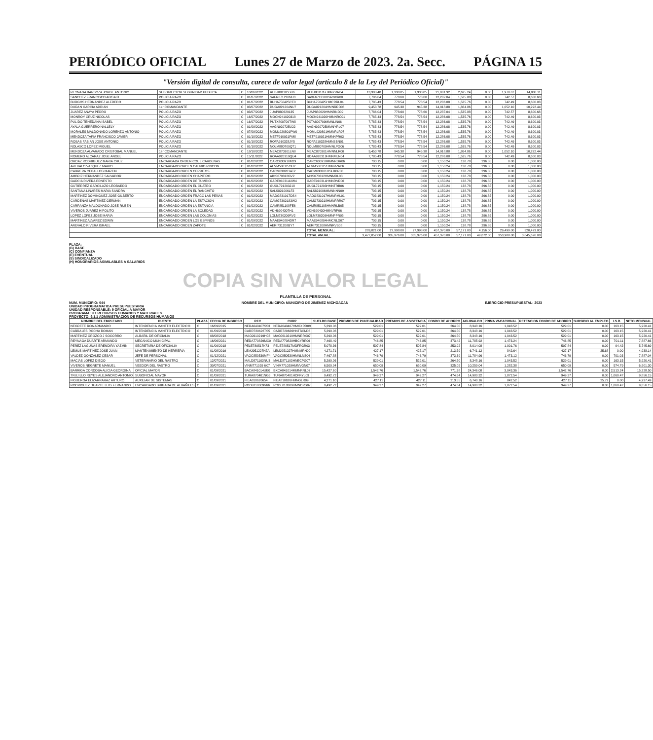PERIÓDICO OFICIAL Lunes 27 de Marzo de 2023. 2a. Secc. PÁGINA 15
"Versión digital de consulta, carece de valor legal (artículo 8 de la Ley del Periódico Oficial)"
| REYNAGA BARBOZA JORGE ANTONIO | SUBDIRECTOR SEGURIDAD PUBLICA | C | 10/06/2022 | REBJ881105SH6 | REBJ881105HMNYRR04 | 13,308.48 | 1,330.85 | 1,330.85 | 21,001.92 | 2,625.24 | 0.00 | 1,970.07 | 14,000.11 |
| SANCHEZ FRANCISCO ABISAID | POLICIA RAZO | C | 01/07/2022 | SAFR671210NU3 | SAXF671210HSRNXR08 | 7,786.04 | 778.60 | 778.60 | 12,287.04 | 1,535.88 | 0.00 | 742.57 | 8,600.68 |
| BURGOS HERNANDEZ ALFREDO | POLICIA RAZO | C | 01/07/2022 | BUHA750425CE0 | BUHA750425HMCRRL04 | 7,785.43 | 778.54 | 778.54 | 12,286.08 | 1,535.76 | 0.00 | 742.49 | 8,600.03 |
| DURAN GARCIA ADRIAN | 1er COMANDANTE | C | 03/07/2022 | DUGA821204NU7 | DUGA821204HMNRRD06 | 9,453.78 | 945.38 | 945.38 | 14,918.88 | 1,864.86 | 0.00 | 1,052.10 | 10,292.44 |
| JUAREZ ANAYA PEDRO | POLICIA RAZO | C | 03/07/2022 | JUAP880629135 | JUAP880629HMNRND09 | 7,786.04 | 778.60 | 778.60 | 12,287.04 | 1,535.88 | 0.00 | 742.57 | 8,600.68 |
| MONROY CRUZ NICOLAS | POLICIA RAZO | C | 16/07/2022 | MOCN941020318 | MOCN941020HMNNRC01 | 7,785.43 | 778.54 | 778.54 | 12,286.08 | 1,535.76 | 0.00 | 742.49 | 8,600.03 |
| PULIDO TEHEDANA ISABEL | POLICIA RAZO | C | 16/07/2022 | PUTX800709TW8 | PXTA800709MMNLIN06 | 7,785.43 | 778.54 | 778.54 | 12,286.08 | 1,535.76 | 0.00 | 742.49 | 8,600.03 |
| AYALA GUERRERO NALLELY | POLICIA RAZO | C | 01/09/2022 | AAGN920725U22 | AAGN920725MMNYRL07 | 7,785.43 | 778.54 | 778.54 | 12,286.08 | 1,535.76 | 0.00 | 742.49 | 8,600.03 |
| MORALES MALDONADO LORENZO ANTONIO | POLICIA RAZO | C | 07/09/2022 | MOML920801PW0 | MOML920801HMNRLR07 | 7,785.43 | 778.54 | 778.54 | 12,286.08 | 1,535.76 | 0.00 | 742.49 | 8,600.03 |
| MENDOZA TAPIA FRANCISCO JAVIER | POLICIA RAZO | C | 01/10/2022 | METF910921PM8 | METF910921HMNNPR03 | 7,785.43 | 778.54 | 778.54 | 12,286.08 | 1,535.76 | 0.00 | 742.49 | 8,600.03 |
| ROSAS FABIAN JOSE ANTONIO | POLICIA RAZO | C | 01/10/2022 | ROFA910328JY5 | ROFA910328HMNSBN01 | 7,785.43 | 778.54 | 778.54 | 12,286.08 | 1,535.76 | 0.00 | 742.49 | 8,600.03 |
| NOLASCO LOPEZ MIGUEL | POLICIA RAZO | C | 01/10/2022 | NOLM880709QT1 | NOLM880709HMNLPG06 | 7,785.43 | 778.54 | 778.54 | 12,286.08 | 1,535.76 | 0.00 | 742.49 | 8,600.03 |
| MENDOZA ALVARADO CRISTOBAL MANUEL | 1er COMANDANTE | C | 18/10/2022 | MEAC870301LN8 | MEAC870301HMNNLR00 | 9,453.78 | 945.38 | 945.38 | 14,918.88 | 1,864.86 | 0.00 | 1,052.10 | 10,292.44 |
| ROMERO ALCARAZ JOSE ANGEL | POLICIA RAZO | C | 15/11/2022 | ROAA920319QU4 | ROAA920319HMNMLN04 | 7,785.43 | 778.54 | 778.54 | 12,286.08 | 1,535.76 | 0.00 | 742.49 | 8,600.03 |
| ORDAZ RODRIGUEZ MARIA CRUZ | ENCARGADA ORDEN COL L CARDENAS | C | 01/02/2022 | OARC630910M29 | OARC630910MMNRDR06 | 703.15 | 0.00 | 0.00 | 1,150.24 | 138.78 | 296.85 | 0.00 | 1,000.00 |
| AREVALO VAZQUEZ MARIO | ENCARGADO ORDEN CAURIO RINCON | C | 01/02/2022 | AEVM5801278U2 | AEVM580127HMNRZR06 | 703.15 | 0.00 | 0.00 | 1,150.24 | 138.78 | 296.85 | 0.00 | 1,000.00 |
| CABRERA CEBALLOS MARTIN | ENCARGADO ORDEN CERRITOS | C | 01/02/2022 | CACM630201AT2 | CACM630201HSLBBR00 | 703.15 | 0.00 | 0.00 | 1,150.24 | 138.78 | 296.85 | 0.00 | 1,000.00 |
| AMBRIZ HERNANDEZ SALVADOR | ENCARGADO ORDEN CHAPITIRO | C | 01/02/2022 | AIHS670312GV2 | AIHS670312HMNMRL08 | 703.15 | 0.00 | 0.00 | 1,150.24 | 138.78 | 296.85 | 0.00 | 1,000.00 |
| GARCIA RIVERA ERNESTO | ENCARGADO ORDEN DE TUMBIO | C | 01/02/2022 | GARE910314UW4 | GARE910314HMNRVR06 | 703.15 | 0.00 | 0.00 | 1,150.24 | 138.78 | 296.85 | 0.00 | 1,000.00 |
| GUTIERREZ GARCILAZO LEOBARDO | ENCARGADO ORDEN EL CUATRO | C | 01/02/2022 | GUGL721203J18 | GUGL721203HMNTRB06 | 703.15 | 0.00 | 0.00 | 1,150.24 | 138.78 | 296.85 | 0.00 | 1,000.00 |
| SANTANA LINARES MARIA SANDRA | ENCARGADO ORDEN EL RANCHITO | C | 01/02/2022 | SALS821006LF2 | SALS821006MMNNNN09 | 703.15 | 0.00 | 0.00 | 1,150.24 | 138.78 | 296.85 | 0.00 | 1,000.00 |
| MARTINEZ DOMINGUEZ JOSE GILBERTO | ENCARGADO ORDEN FRACC LAS PEÑAS | C | 01/02/2022 | MADG831017DS4 | MADG831017HMNRML01 | 703.15 | 0.00 | 0.00 | 1,150.24 | 138.78 | 296.85 | 0.00 | 1,000.00 |
| CARDENAS MARTINEZ GERMAN | ENCARGADO ORDEN LA ESTACION | C | 01/02/2022 | CAMG7302183W2 | CAMG730218HMNRRR07 | 703.15 | 0.00 | 0.00 | 1,150.24 | 138.78 | 296.85 | 0.00 | 1,000.00 |
| CARRANZA MALDONADO JOSE RUBEN | ENCARGADO ORDEN LA ESTANCIA | C | 01/02/2022 | CAMR851108FE6 | CAMR851108HMNRLB05 | 703.15 | 0.00 | 0.00 | 1,150.24 | 138.78 | 296.85 | 0.00 | 1,000.00 |
| VIVEROS JUAREZ HIPOLITO | ENCARGADO ORDEN LA SOLEDAD | C | 01/02/2022 | VIJH6904307H1 | VIJH690430HMNVRP06 | 703.15 | 0.00 | 0.00 | 1,150.24 | 138.78 | 296.85 | 0.00 | 1,000.00 |
| LOPEZ LOPEZ JOSE MARIA | ENCARGADO ORDEN LAS COLONIAS | C | 01/02/2022 | LOLM730209RV2 | LOLM730209HMNPPR05 | 703.15 | 0.00 | 0.00 | 1,150.24 | 138.78 | 296.85 | 0.00 | 1,000.00 |
| MARTINEZ ALVAREZ EDWIN | ENCARGADO ORDEN LOS ESPINOS | C | 01/09/2022 | MAAE940804DR7 | MAAE940804HMCRLD07 | 703.15 | 0.00 | 0.00 | 1,150.24 | 138.78 | 296.85 | 0.00 | 1,000.00 |
| AREVALO RIVERA ISRAEL | ENCARGADO ORDEN ZAPOTE | C | 01/02/2022 | AERI731208BY7 | AERI731208HMNRVS08 | 703.15 | 0.00 | 0.00 | 1,150.24 | 138.78 | 296.85 | 0.00 | 1,000.00 |
| | | | | | TOTAL MENSUAL: | 289,821.00 | 27,998.00 | 27,998.00 | 457,370.00 | 57,171.00 | 4,156.00 | 29,499.00 | 320,473.00 |
| | | | | | TOTAL ANUAL: | 3,477,852.00 | 335,976.00 | 335,976.00 | 457,370.00 | 57,171.00 | 49,872.00 | 353,988.00 | 3,845,676.00 |
PLAZA:
(B) BASE
(C) CONFIANZA
(E) EVENTUAL
(S) SINDICALIZADO
(H) HONORARIOS ASIMILABLES A SALARIOS
COPIA SIN VALOR LEGAL
PLANTILLA DE PERSONAL
NUM. MUNICIPIO: 044 NOMBRE DEL MUNICIPIO: MUNICIPIO DE JIMENEZ MICHOACAN EJERCICIO PRESUPUESTAL: 2023
UNIDAD PROGRAMATICA PRESUPUESTARIA
UNIDAD RESPONSABLE: 9 OFICIALIA MAYOR
PROGRAMA: 9.1 RECURSOS HUMANOS Y MATERIALES
PROYECTO: 9.1.1 ADMINISTRACION DE RECURSOS HUMANOS
| NOMBRE DEL EMPLEADO | PUESTO | PLAZA | FECHA DE INGRESO | RFC | CURP | SUELDO BASE | PREMIOS DE PUNTUALIDAD | PREMIOS DE ASISTENCIA | FONDO DE AHORRO | AGUINALDO | PRIMA VACACIONAL | RETENCION FONDO DE AHORRO | SUBSIDIO AL EMPLEO | I.S.R. | NETO MENSUAL |
| --- | --- | --- | --- | --- | --- | --- | --- | --- | --- | --- | --- | --- | --- | --- | --- |
| NEGRETE ROA ARMANDO | INTENDENCIA MANTTO ELECTRICO | C | 16/09/2015 | NERA640407SS3 | NERA640407HMGXRR09 | 5,290.06 | 529.01 | 529.01 | 264.50 | 8,348.16 | 1,043.52 | 529.01 | 0.00 | 163.15 | 5,920.41 |
| CABRALES ROCHA ROMAN | INTENDENCIA MANTTO ELECTRICO | C | 01/09/2018 | CARR720626TS5 | CARR720626HNTBCM06 | 5,290.06 | 529.01 | 529.01 | 264.50 | 8,348.16 | 1,043.52 | 529.01 | 0.00 | 163.15 | 5,920.41 |
| MARTINEZ OROZCO J SOCORRO | ALBAÑIL DE OFICIALIA | C | 08/08/2018 | MAOJ610219HC6 | MAOJ610219HMNRRX07 | 5,290.06 | 529.01 | 529.01 | 264.50 | 8,348.16 | 1,043.52 | 529.01 | 0.00 | 163.15 | 5,920.41 |
| REYNAGA DUARTE ARMANDO | MECANICO MUNICIPAL | C | 16/06/2021 | REDA770829MC0 | REDA770829HBCYRR06 | 7,468.49 | 746.85 | 746.85 | 373.42 | 11,785.92 | 1,473.24 | 746.85 | 0.00 | 701.11 | 7,887.66 |
| PEREZ LAGUNAS ERENDIRA YAZMIN | SECRETARIA DE OFICIALIA | C | 01/09/2018 | PELE780517K73 | PELE780517MDFRGR03 | 5,078.36 | 507.84 | 507.84 | 253.92 | 8,014.08 | 1,001.76 | 507.84 | 0.00 | 94.42 | 5,745.69 |
| LEMUS MARTINEZ JOSE JUAN | MANTENIMIENTO DE HERRERIA | C | 01/08/2019 | LEMJ951227N7A | LEMJ951227HMNMRN00 | 4,271.71 | 427.17 | 427.17 | 213.59 | 6,741.12 | 842.64 | 427.17 | 25.68 | 0.00 | 4,938.14 |
| VALDEZ GONZALEZ CESAR | JEFE DE PERSONAL | C | 01/12/2021 | VAGC850530MF4 | VAGC850530HMNLNS04 | 7,467.88 | 746.79 | 746.79 | 373.39 | 11,784.96 | 1,473.12 | 746.79 | 0.00 | 701.03 | 7,887.04 |
| MACIAS LOPEZ DIEGO | VETERINARIO DEL RASTRO | C | 12/07/2021 | MALD871103NU3 | MALD871103HNECPG07 | 5,290.06 | 529.01 | 529.01 | 264.50 | 8,348.16 | 1,043.52 | 529.01 | 0.00 | 163.15 | 5,920.41 |
| VIVEROS NEGRETE MANUEL | VEEDOR DEL RASTRO | C | 30/07/2021 | VINM771029 6K7 | VINM771029HMNVGN07 | 6,500.94 | 650.09 | 650.09 | 325.05 | 10,259.04 | 1,282.38 | 650.09 | 0.00 | 574.79 | 6,901.30 |
| BARRIGA CORDOBA ALICIA GEORGINA | OFICIAL MAYOR | C | 01/09/2021 | BACA841014UE0 | BXCA841014MMNRRL07 | 15,427.60 | 1,542.76 | 1,542.76 | 771.38 | 24,346.08 | 3,043.36 | 1,542.76 | 0.00 | 2,513.24 | 15,228.50 |
| TRUJILLO REYES ALEJANDRO ANTONIO | SUBOFICIAL MAYOR | C | 01/09/2021 | TURA870401NG3 | TURA870401HDFRYL09 | 9,492.72 | 949.27 | 949.27 | 474.64 | 14,980.32 | 1,872.54 | 949.27 | 0.00 | 1,060.47 | 9,856.15 |
| FIGUEROA ELIZARRARAZ ARTURO | AUXILIAR DE SISTEMAS | C | 01/09/2021 | FIEA810626654 | FIEA810626HMNGLR09 | 4,271.10 | 427.11 | 427.11 | 213.55 | 6,740.16 | 842.52 | 427.11 | 25.72 | 0.00 | 4,937.49 |
| RODRIGUEZ DUARTE LUIS FERNANDO | ENCARGADO BRIGADA DE ALBAÑILES | C | 01/09/2021 | RODL810309V66 | RODL810309HMNDRS07 | 9,492.72 | 949.27 | 949.27 | 474.64 | 14,980.32 | 1,872.54 | 949.27 | 0.00 | 1,060.47 | 9,856.15 |